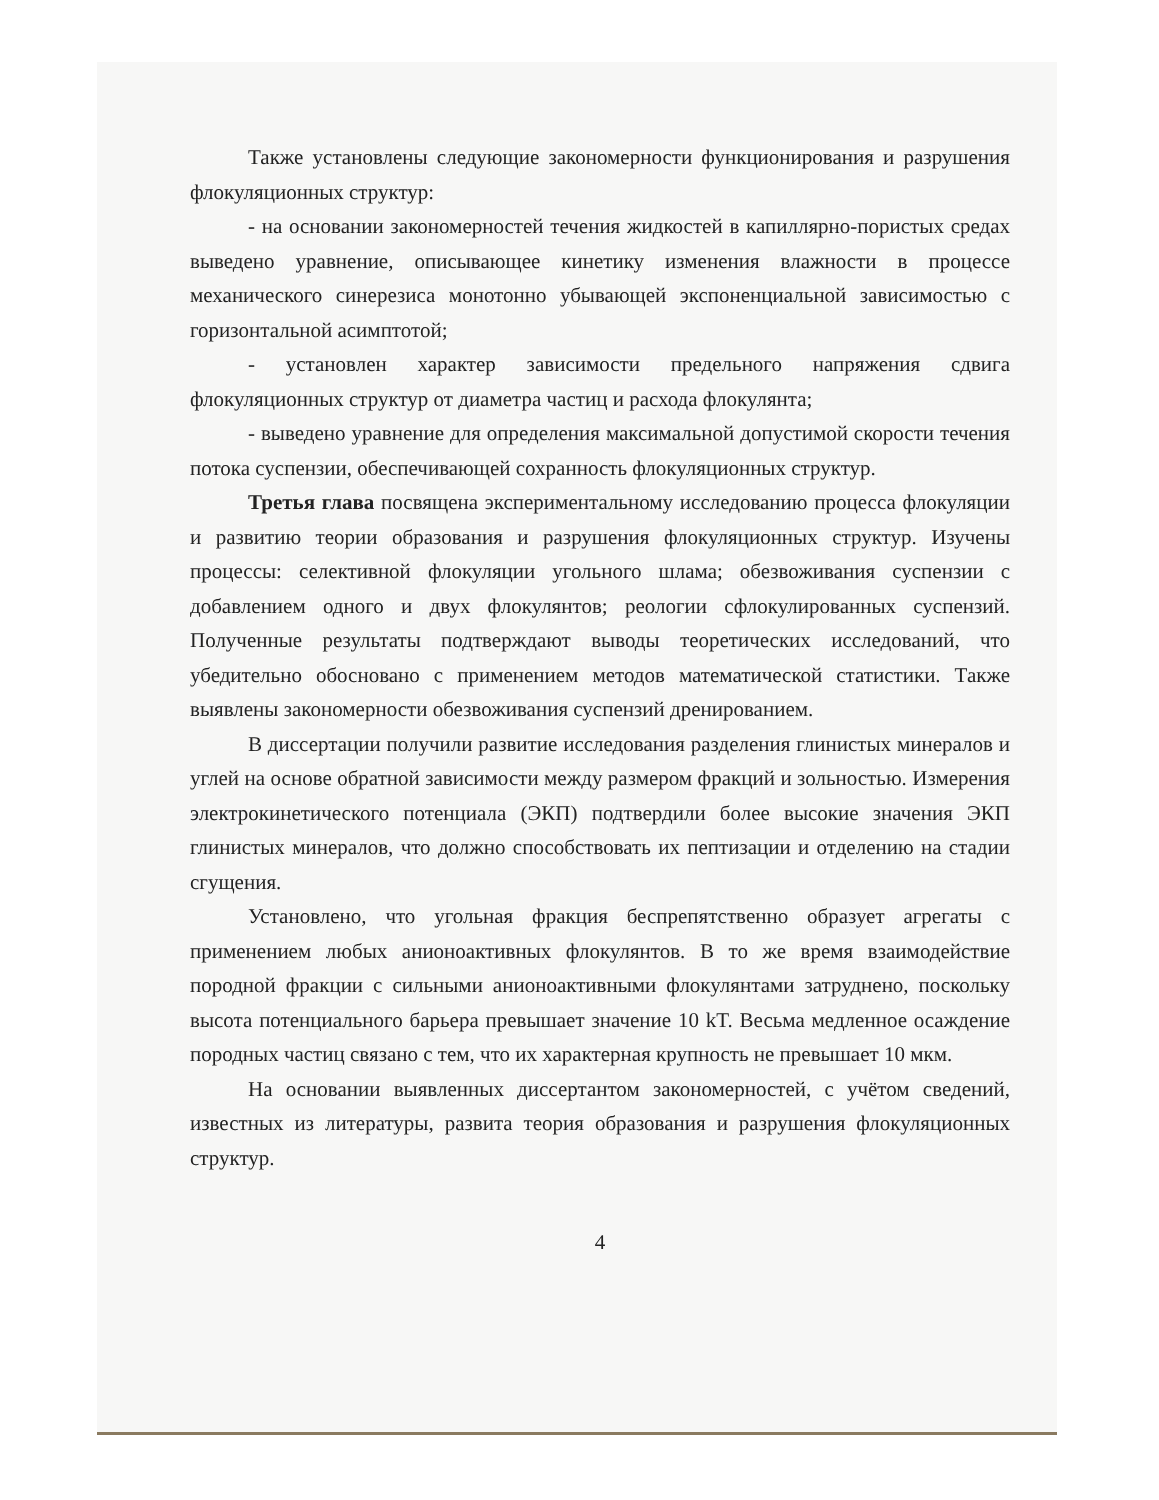Также установлены следующие закономерности функционирования и разрушения флокуляционных структур:
- на основании закономерностей течения жидкостей в капиллярно-пористых средах выведено уравнение, описывающее кинетику изменения влажности в процессе механического синерезиса монотонно убывающей экспоненциальной зависимостью с горизонтальной асимптотой;
- установлен характер зависимости предельного напряжения сдвига флокуляционных структур от диаметра частиц и расхода флокулянта;
- выведено уравнение для определения максимальной допустимой скорости течения потока суспензии, обеспечивающей сохранность флокуляционных структур.
Третья глава посвящена экспериментальному исследованию процесса флокуляции и развитию теории образования и разрушения флокуляционных структур. Изучены процессы: селективной флокуляции угольного шлама; обезвоживания суспензии с добавлением одного и двух флокулянтов; реологии сфлокулированных суспензий. Полученные результаты подтверждают выводы теоретических исследований, что убедительно обосновано с применением методов математической статистики. Также выявлены закономерности обезвоживания суспензий дренированием.
В диссертации получили развитие исследования разделения глинистых минералов и углей на основе обратной зависимости между размером фракций и зольностью. Измерения электрокинетического потенциала (ЭКП) подтвердили более высокие значения ЭКП глинистых минералов, что должно способствовать их пептизации и отделению на стадии сгущения.
Установлено, что угольная фракция беспрепятственно образует агрегаты с применением любых анионоактивных флокулянтов. В то же время взаимодействие породной фракции с сильными анионоактивными флокулянтами затруднено, поскольку высота потенциального барьера превышает значение 10 kT. Весьма медленное осаждение породных частиц связано с тем, что их характерная крупность не превышает 10 мкм.
На основании выявленных диссертантом закономерностей, с учётом сведений, известных из литературы, развита теория образования и разрушения флокуляционных структур.
4